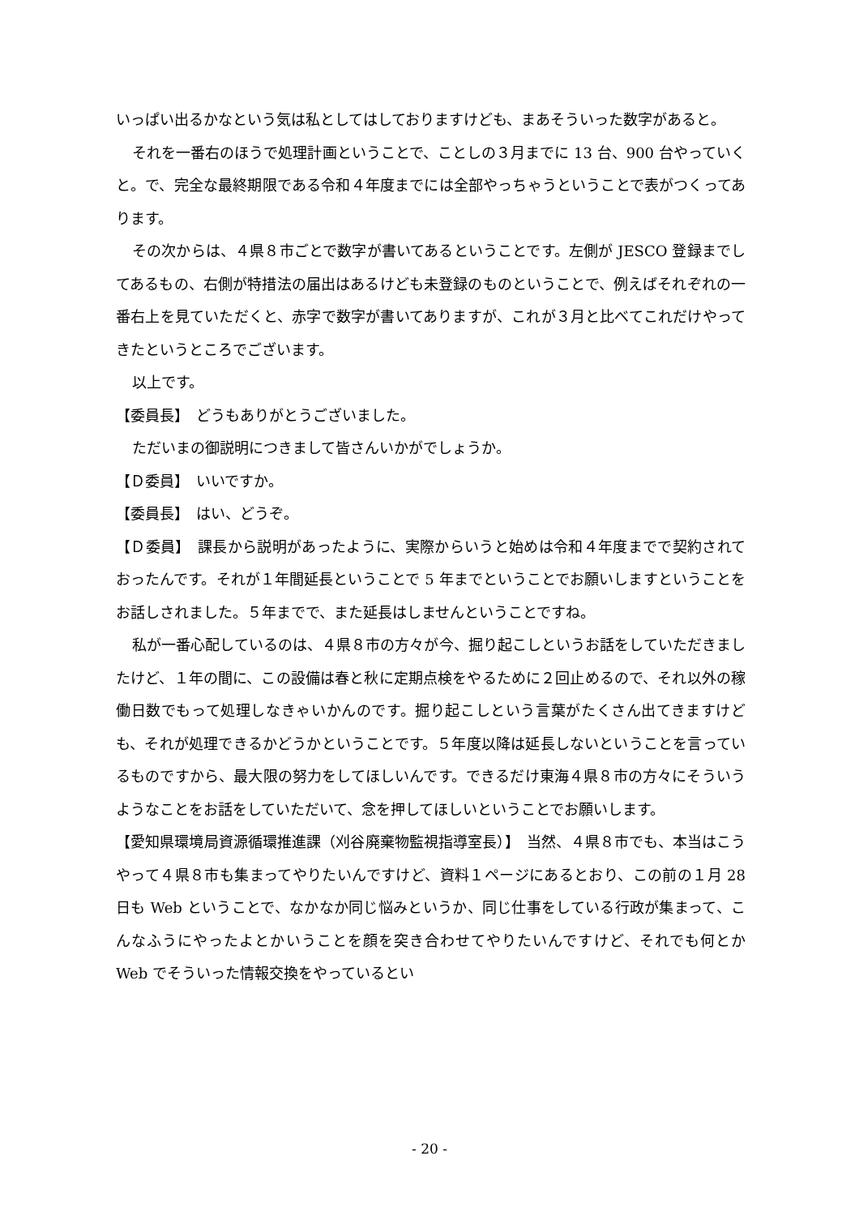いっぱい出るかなという気は私としてはしておりますけども、まあそういった数字があると。
それを一番右のほうで処理計画ということで、ことしの３月までに 13 台、900 台やっていくと。で、完全な最終期限である令和４年度までには全部やっちゃうということで表がつくってあります。
その次からは、４県８市ごとで数字が書いてあるということです。左側が JESCO 登録までしてあるもの、右側が特措法の届出はあるけども未登録のものということで、例えばそれぞれの一番右上を見ていただくと、赤字で数字が書いてありますが、これが３月と比べてこれだけやってきたというところでございます。
以上です。
【委員長】　どうもありがとうございました。
ただいまの御説明につきまして皆さんいかがでしょうか。
【Ｄ委員】　いいですか。
【委員長】　はい、どうぞ。
【Ｄ委員】　課長から説明があったように、実際からいうと始めは令和４年度までで契約されておったんです。それが１年間延長ということで 5 年までということでお願いしますということをお話しされました。５年までで、また延長はしませんということですね。
私が一番心配しているのは、４県８市の方々が今、掘り起こしというお話をしていただきましたけど、１年の間に、この設備は春と秋に定期点検をやるために２回止めるので、それ以外の稼働日数でもって処理しなきゃいかんのです。掘り起こしという言葉がたくさん出てきますけども、それが処理できるかどうかということです。５年度以降は延長しないということを言っているものですから、最大限の努力をしてほしいんです。できるだけ東海４県８市の方々にそういうようなことをお話をしていただいて、念を押してほしいということでお願いします。
【愛知県環境局資源循環推進課（刈谷廃棄物監視指導室長）】　当然、４県８市でも、本当はこうやって４県８市も集まってやりたいんですけど、資料１ページにあるとおり、この前の１月 28 日も Web ということで、なかなか同じ悩みというか、同じ仕事をしている行政が集まって、こんなふうにやったよとかいうことを顔を突き合わせてやりたいんですけど、それでも何とか Web でそういった情報交換をやっているとい
- 20 -